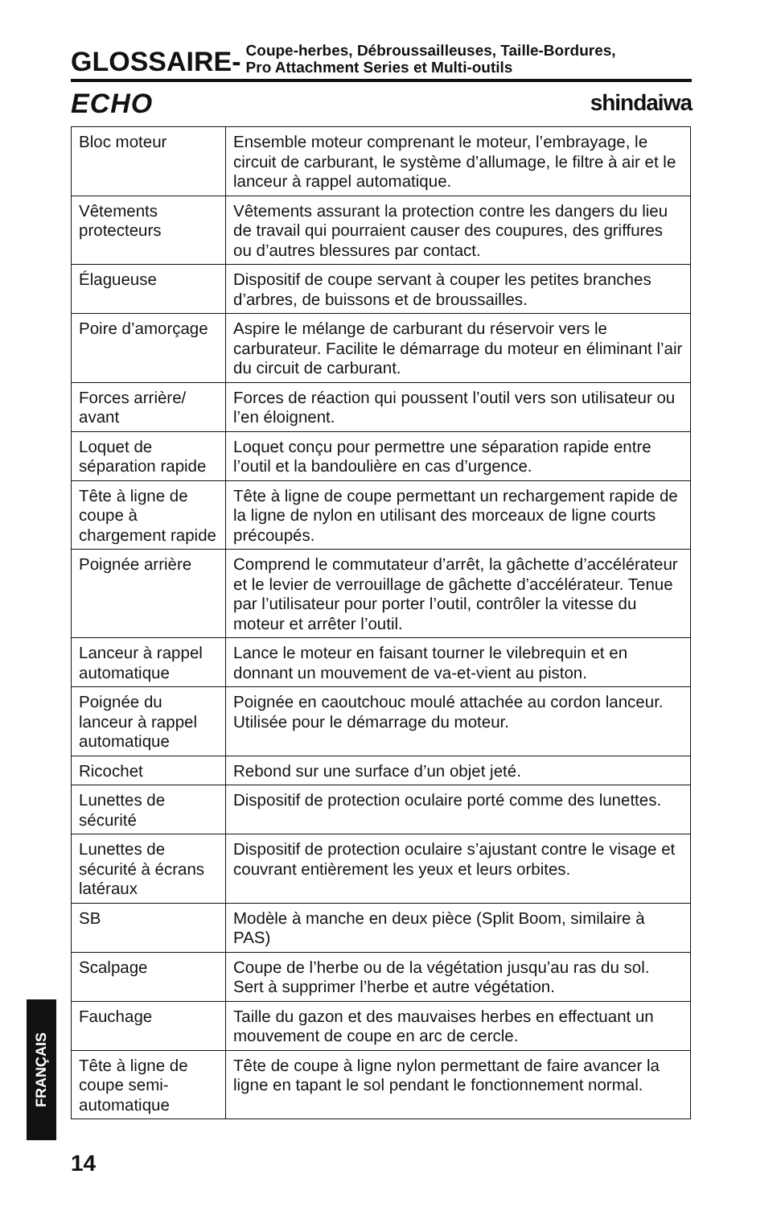GLOSSAIRE-
Coupe-herbes, Débroussailleuses, Taille-Bordures,
Pro Attachment Series et Multi-outils
ECHO shindaiwa
| Bloc moteur | Ensemble moteur comprenant le moteur, l’embrayage, le circuit de carburant, le système d’allumage, le filtre à air et le lanceur à rappel automatique. |
| Vêtements protecteurs | Vêtements assurant la protection contre les dangers du lieu de travail qui pourraient causer des coupures, des griffures ou d’autres blessures par contact. |
| Élagueuse | Dispositif de coupe servant à couper les petites branches d’arbres, de buissons et de broussailles. |
| Poire d’amorçage | Aspire le mélange de carburant du réservoir vers le carburateur. Facilite le démarrage du moteur en éliminant l’air du circuit de carburant. |
| Forces arrière/ avant | Forces de réaction qui poussent l’outil vers son utilisateur ou l’en éloignent. |
| Loquet de séparation rapide | Loquet conçu pour permettre une séparation rapide entre l’outil et la bandoulière en cas d’urgence. |
| Tête à ligne de coupe à chargement rapide | Tête à ligne de coupe permettant un rechargement rapide de la ligne de nylon en utilisant des morceaux de ligne courts précoupés. |
| Poignée arrière | Comprend le commutateur d’arrêt, la gâchette d’accélérateur et le levier de verrouillage de gâchette d’accélérateur. Tenue par l’utilisateur pour porter l’outil, contrôler la vitesse du moteur et arrêter l’outil. |
| Lanceur à rappel automatique | Lance le moteur en faisant tourner le vilebrequin et en donnant un mouvement de va-et-vient au piston. |
| Poignée du lanceur à rappel automatique | Poignée en caoutchouc moulé attachée au cordon lanceur. Utilisée pour le démarrage du moteur. |
| Ricochet | Rebond sur une surface d’un objet jeté. |
| Lunettes de sécurité | Dispositif de protection oculaire porté comme des lunettes. |
| Lunettes de sécurité à écrans latéraux | Dispositif de protection oculaire s’ajustant contre le visage et couvrant entièrement les yeux et leurs orbites. |
| SB | Modèle à manche en deux pièce (Split Boom, similaire à PAS) |
| Scalpage | Coupe de l’herbe ou de la végétation jusqu’au ras du sol. Sert à supprimer l’herbe et autre végétation. |
| Fauchage | Taille du gazon et des mauvaises herbes en effectuant un mouvement de coupe en arc de cercle. |
| Tête à ligne de coupe semi-automatique | Tête de coupe à ligne nylon permettant de faire avancer la ligne en tapant le sol pendant le fonctionnement normal. |
FRANÇAIS
14